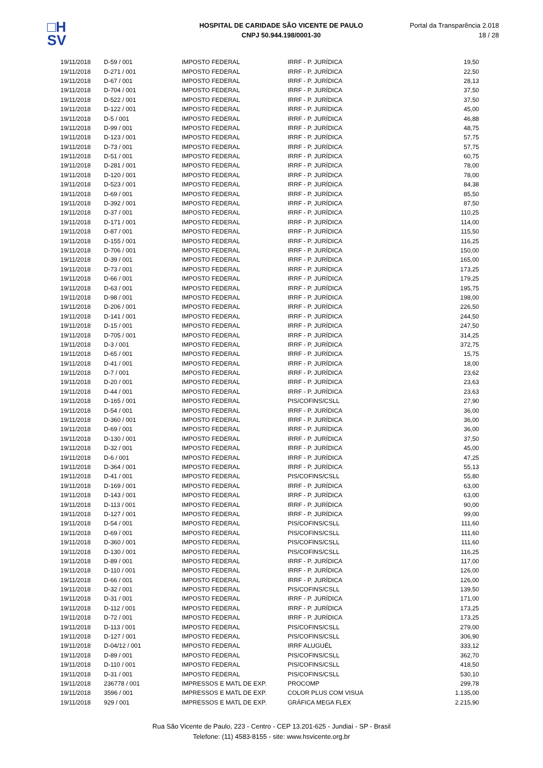□H
SV
HOSPITAL DE CARIDADE SÃO VICENTE DE PAULO
CNPJ 50.944.198/0001-30
Portal da Transparência 2.018
18 / 28
| 19/11/2018 | D-59 / 001 | IMPOSTO FEDERAL | IRRF - P. JURÍDICA | 19,50 |
| 19/11/2018 | D-271 / 001 | IMPOSTO FEDERAL | IRRF - P. JURÍDICA | 22,50 |
| 19/11/2018 | D-67 / 001 | IMPOSTO FEDERAL | IRRF - P. JURÍDICA | 28,13 |
| 19/11/2018 | D-704 / 001 | IMPOSTO FEDERAL | IRRF - P. JURÍDICA | 37,50 |
| 19/11/2018 | D-522 / 001 | IMPOSTO FEDERAL | IRRF - P. JURÍDICA | 37,50 |
| 19/11/2018 | D-122 / 001 | IMPOSTO FEDERAL | IRRF - P. JURÍDICA | 45,00 |
| 19/11/2018 | D-5 / 001 | IMPOSTO FEDERAL | IRRF - P. JURÍDICA | 46,88 |
| 19/11/2018 | D-99 / 001 | IMPOSTO FEDERAL | IRRF - P. JURÍDICA | 48,75 |
| 19/11/2018 | D-123 / 001 | IMPOSTO FEDERAL | IRRF - P. JURÍDICA | 57,75 |
| 19/11/2018 | D-73 / 001 | IMPOSTO FEDERAL | IRRF - P. JURÍDICA | 57,75 |
| 19/11/2018 | D-51 / 001 | IMPOSTO FEDERAL | IRRF - P. JURÍDICA | 60,75 |
| 19/11/2018 | D-281 / 001 | IMPOSTO FEDERAL | IRRF - P. JURÍDICA | 78,00 |
| 19/11/2018 | D-120 / 001 | IMPOSTO FEDERAL | IRRF - P. JURÍDICA | 78,00 |
| 19/11/2018 | D-523 / 001 | IMPOSTO FEDERAL | IRRF - P. JURÍDICA | 84,38 |
| 19/11/2018 | D-69 / 001 | IMPOSTO FEDERAL | IRRF - P. JURÍDICA | 85,50 |
| 19/11/2018 | D-392 / 001 | IMPOSTO FEDERAL | IRRF - P. JURÍDICA | 87,50 |
| 19/11/2018 | D-37 / 001 | IMPOSTO FEDERAL | IRRF - P. JURÍDICA | 110,25 |
| 19/11/2018 | D-171 / 001 | IMPOSTO FEDERAL | IRRF - P. JURÍDICA | 114,00 |
| 19/11/2018 | D-87 / 001 | IMPOSTO FEDERAL | IRRF - P. JURÍDICA | 115,50 |
| 19/11/2018 | D-155 / 001 | IMPOSTO FEDERAL | IRRF - P. JURÍDICA | 116,25 |
| 19/11/2018 | D-706 / 001 | IMPOSTO FEDERAL | IRRF - P. JURÍDICA | 150,00 |
| 19/11/2018 | D-39 / 001 | IMPOSTO FEDERAL | IRRF - P. JURÍDICA | 165,00 |
| 19/11/2018 | D-73 / 001 | IMPOSTO FEDERAL | IRRF - P. JURÍDICA | 173,25 |
| 19/11/2018 | D-66 / 001 | IMPOSTO FEDERAL | IRRF - P. JURÍDICA | 179,25 |
| 19/11/2018 | D-63 / 001 | IMPOSTO FEDERAL | IRRF - P. JURÍDICA | 195,75 |
| 19/11/2018 | D-98 / 001 | IMPOSTO FEDERAL | IRRF - P. JURÍDICA | 198,00 |
| 19/11/2018 | D-206 / 001 | IMPOSTO FEDERAL | IRRF - P. JURÍDICA | 226,50 |
| 19/11/2018 | D-141 / 001 | IMPOSTO FEDERAL | IRRF - P. JURÍDICA | 244,50 |
| 19/11/2018 | D-15 / 001 | IMPOSTO FEDERAL | IRRF - P. JURÍDICA | 247,50 |
| 19/11/2018 | D-705 / 001 | IMPOSTO FEDERAL | IRRF - P. JURÍDICA | 314,25 |
| 19/11/2018 | D-3 / 001 | IMPOSTO FEDERAL | IRRF - P. JURÍDICA | 372,75 |
| 19/11/2018 | D-65 / 001 | IMPOSTO FEDERAL | IRRF - P. JURÍDICA | 15,75 |
| 19/11/2018 | D-41 / 001 | IMPOSTO FEDERAL | IRRF - P. JURÍDICA | 18,00 |
| 19/11/2018 | D-7 / 001 | IMPOSTO FEDERAL | IRRF - P. JURÍDICA | 23,62 |
| 19/11/2018 | D-20 / 001 | IMPOSTO FEDERAL | IRRF - P. JURÍDICA | 23,63 |
| 19/11/2018 | D-44 / 001 | IMPOSTO FEDERAL | IRRF - P. JURÍDICA | 23,63 |
| 19/11/2018 | D-165 / 001 | IMPOSTO FEDERAL | PIS/COFINS/CSLL | 27,90 |
| 19/11/2018 | D-54 / 001 | IMPOSTO FEDERAL | IRRF - P. JURÍDICA | 36,00 |
| 19/11/2018 | D-360 / 001 | IMPOSTO FEDERAL | IRRF - P. JURÍDICA | 36,00 |
| 19/11/2018 | D-69 / 001 | IMPOSTO FEDERAL | IRRF - P. JURÍDICA | 36,00 |
| 19/11/2018 | D-130 / 001 | IMPOSTO FEDERAL | IRRF - P. JURÍDICA | 37,50 |
| 19/11/2018 | D-32 / 001 | IMPOSTO FEDERAL | IRRF - P. JURÍDICA | 45,00 |
| 19/11/2018 | D-6 / 001 | IMPOSTO FEDERAL | IRRF - P. JURÍDICA | 47,25 |
| 19/11/2018 | D-364 / 001 | IMPOSTO FEDERAL | IRRF - P. JURÍDICA | 55,13 |
| 19/11/2018 | D-41 / 001 | IMPOSTO FEDERAL | PIS/COFINS/CSLL | 55,80 |
| 19/11/2018 | D-169 / 001 | IMPOSTO FEDERAL | IRRF - P. JURÍDICA | 63,00 |
| 19/11/2018 | D-143 / 001 | IMPOSTO FEDERAL | IRRF - P. JURÍDICA | 63,00 |
| 19/11/2018 | D-113 / 001 | IMPOSTO FEDERAL | IRRF - P. JURÍDICA | 90,00 |
| 19/11/2018 | D-127 / 001 | IMPOSTO FEDERAL | IRRF - P. JURÍDICA | 99,00 |
| 19/11/2018 | D-54 / 001 | IMPOSTO FEDERAL | PIS/COFINS/CSLL | 111,60 |
| 19/11/2018 | D-69 / 001 | IMPOSTO FEDERAL | PIS/COFINS/CSLL | 111,60 |
| 19/11/2018 | D-360 / 001 | IMPOSTO FEDERAL | PIS/COFINS/CSLL | 111,60 |
| 19/11/2018 | D-130 / 001 | IMPOSTO FEDERAL | PIS/COFINS/CSLL | 116,25 |
| 19/11/2018 | D-89 / 001 | IMPOSTO FEDERAL | IRRF - P. JURÍDICA | 117,00 |
| 19/11/2018 | D-110 / 001 | IMPOSTO FEDERAL | IRRF - P. JURÍDICA | 126,00 |
| 19/11/2018 | D-66 / 001 | IMPOSTO FEDERAL | IRRF - P. JURÍDICA | 126,00 |
| 19/11/2018 | D-32 / 001 | IMPOSTO FEDERAL | PIS/COFINS/CSLL | 139,50 |
| 19/11/2018 | D-31 / 001 | IMPOSTO FEDERAL | IRRF - P. JURÍDICA | 171,00 |
| 19/11/2018 | D-112 / 001 | IMPOSTO FEDERAL | IRRF - P. JURÍDICA | 173,25 |
| 19/11/2018 | D-72 / 001 | IMPOSTO FEDERAL | IRRF - P. JURÍDICA | 173,25 |
| 19/11/2018 | D-113 / 001 | IMPOSTO FEDERAL | PIS/COFINS/CSLL | 279,00 |
| 19/11/2018 | D-127 / 001 | IMPOSTO FEDERAL | PIS/COFINS/CSLL | 306,90 |
| 19/11/2018 | D-04/12 / 001 | IMPOSTO FEDERAL | IRRF ALUGUÉL | 333,12 |
| 19/11/2018 | D-89 / 001 | IMPOSTO FEDERAL | PIS/COFINS/CSLL | 362,70 |
| 19/11/2018 | D-110 / 001 | IMPOSTO FEDERAL | PIS/COFINS/CSLL | 418,50 |
| 19/11/2018 | D-31 / 001 | IMPOSTO FEDERAL | PIS/COFINS/CSLL | 530,10 |
| 19/11/2018 | 236778 / 001 | IMPRESSOS E MATL DE EXP. | PROCOMP | 299,78 |
| 19/11/2018 | 3596 / 001 | IMPRESSOS E MATL DE EXP. | COLOR PLUS COM VISUA | 1.135,00 |
| 19/11/2018 | 929 / 001 | IMPRESSOS E MATL DE EXP. | GRÁFICA MEGA FLEX | 2.215,90 |
Rua São Vicente de Paulo, 223 - Centro - CEP 13.201-625 - Jundiaí - SP - Brasil
Telefone: (11) 4583-8155 - site: www.hsvicente.org.br